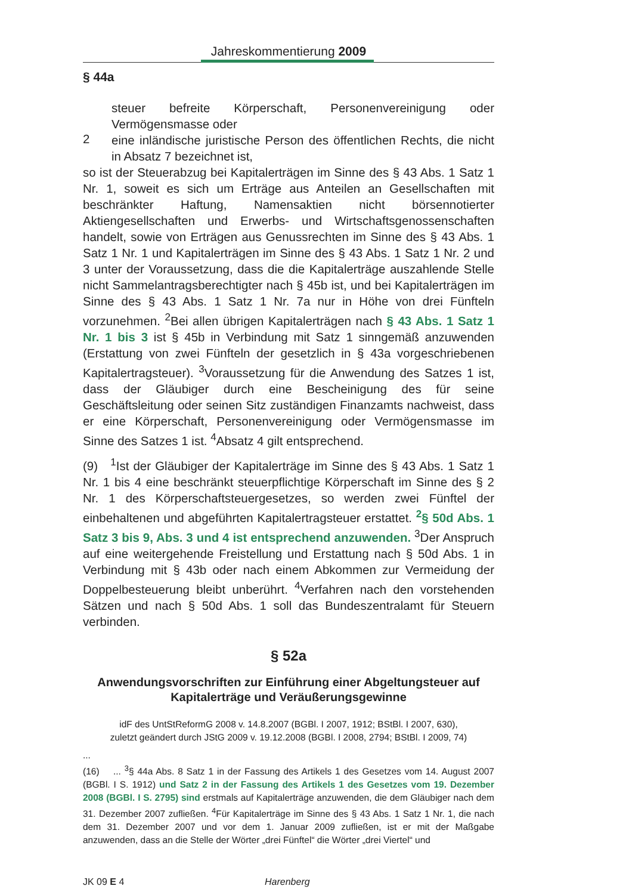Jahreskommentierung 2009
§ 44a
steuer befreite Körperschaft, Personenvereinigung oder Vermögensmasse oder
2
eine inländische juristische Person des öffentlichen Rechts, die nicht in Absatz 7 bezeichnet ist,
so ist der Steuerabzug bei Kapitalerträgen im Sinne des § 43 Abs. 1 Satz 1 Nr. 1, soweit es sich um Erträge aus Anteilen an Gesellschaften mit beschränkter Haftung, Namensaktien nicht börsennotierter Aktiengesellschaften und Erwerbs- und Wirtschaftsgenossenschaften handelt, sowie von Erträgen aus Genussrechten im Sinne des § 43 Abs. 1 Satz 1 Nr. 1 und Kapitalerträgen im Sinne des § 43 Abs. 1 Satz 1 Nr. 2 und 3 unter der Voraussetzung, dass die die Kapitalerträge auszahlende Stelle nicht Sammelantragsberechtigter nach § 45b ist, und bei Kapitalerträgen im Sinne des § 43 Abs. 1 Satz 1 Nr. 7a nur in Höhe von drei Fünfteln vorzunehmen. <sup>2</sup>Bei allen übrigen Kapitalerträgen nach § 43 Abs. 1 Satz 1 Nr. 1 bis 3 ist § 45b in Verbindung mit Satz 1 sinngemäß anzuwenden (Erstattung von zwei Fünfteln der gesetzlich in § 43a vorgeschriebenen Kapitalertragsteuer). <sup>3</sup>Voraussetzung für die Anwendung des Satzes 1 ist, dass der Gläubiger durch eine Bescheinigung des für seine Geschäftsleitung oder seinen Sitz zuständigen Finanzamts nachweist, dass er eine Körperschaft, Personenvereinigung oder Vermögensmasse im Sinne des Satzes 1 ist. <sup>4</sup>Absatz 4 gilt entsprechend.
(9) <sup>1</sup>Ist der Gläubiger der Kapitalerträge im Sinne des § 43 Abs. 1 Satz 1 Nr. 1 bis 4 eine beschränkt steuerpflichtige Körperschaft im Sinne des § 2 Nr. 1 des Körperschaftsteuergesetzes, so werden zwei Fünftel der einbehaltenen und abgeführten Kapitalertragsteuer erstattet. <sup>2</sup>§ 50d Abs. 1 Satz 3 bis 9, Abs. 3 und 4 ist entsprechend anzuwenden. <sup>3</sup>Der Anspruch auf eine weitergehende Freistellung und Erstattung nach § 50d Abs. 1 in Verbindung mit § 43b oder nach einem Abkommen zur Vermeidung der Doppelbesteuerung bleibt unberührt. <sup>4</sup>Verfahren nach den vorstehenden Sätzen und nach § 50d Abs. 1 soll das Bundeszentralamt für Steuern verbinden.
§ 52a
Anwendungsvorschriften zur Einführung einer Abgeltungsteuer auf Kapitalerträge und Veräußerungsgewinne
idF des UntStReformG 2008 v. 14.8.2007 (BGBl. I 2007, 1912; BStBl. I 2007, 630),
zuletzt geändert durch JStG 2009 v. 19.12.2008 (BGBl. I 2008, 2794; BStBl. I 2009, 74)
...
(16) ... <sup>3</sup>§ 44a Abs. 8 Satz 1 in der Fassung des Artikels 1 des Gesetzes vom 14. August 2007 (BGBl. I S. 1912) und Satz 2 in der Fassung des Artikels 1 des Gesetzes vom 19. Dezember 2008 (BGBl. I S. 2795) sind erstmals auf Kapitalerträge anzuwenden, die dem Gläubiger nach dem 31. Dezember 2007 zufließen. <sup>4</sup>Für Kapitalerträge im Sinne des § 43 Abs. 1 Satz 1 Nr. 1, die nach dem 31. Dezember 2007 und vor dem 1. Januar 2009 zufließen, ist er mit der Maßgabe anzuwenden, dass an die Stelle der Wörter „drei Fünftel“ die Wörter „drei Viertel“ und
JK 09 E 4 Harenberg